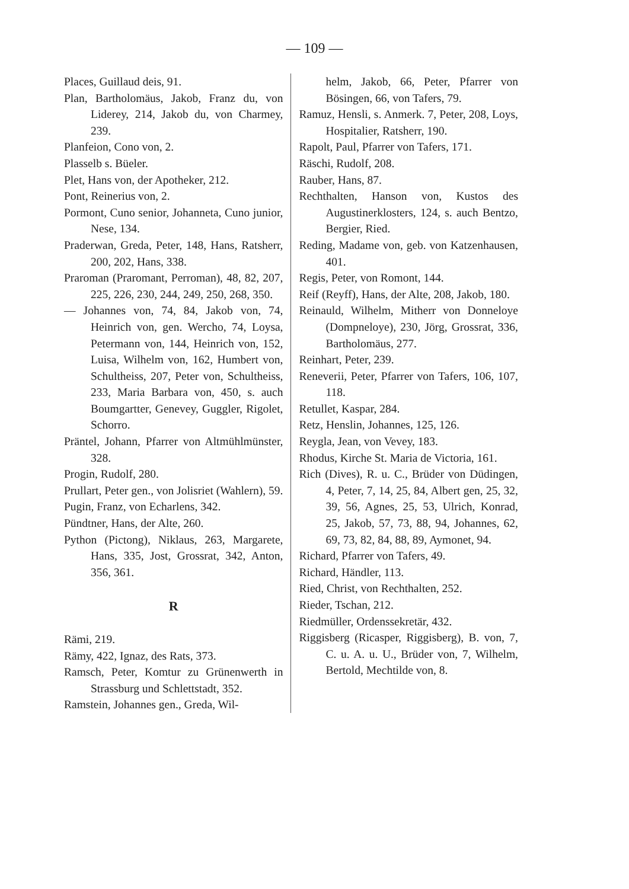— 109 —
Places, Guillaud deis, 91.
Plan, Bartholomäus, Jakob, Franz du, von Liderey, 214, Jakob du, von Charmey, 239.
Planfeion, Cono von, 2.
Plasselb s. Büeler.
Plet, Hans von, der Apotheker, 212.
Pont, Reinerius von, 2.
Pormont, Cuno senior, Johanneta, Cuno junior, Nese, 134.
Praderwan, Greda, Peter, 148, Hans, Ratsherr, 200, 202, Hans, 338.
Praroman (Praromant, Perroman), 48, 82, 207, 225, 226, 230, 244, 249, 250, 268, 350.
— Johannes von, 74, 84, Jakob von, 74, Heinrich von, gen. Wercho, 74, Loysa, Petermann von, 144, Heinrich von, 152, Luisa, Wilhelm von, 162, Humbert von, Schultheiss, 207, Peter von, Schultheiss, 233, Maria Barbara von, 450, s. auch Boumgartter, Genevey, Guggler, Rigolet, Schorro.
Präntel, Johann, Pfarrer von Altmühlmünster, 328.
Progin, Rudolf, 280.
Prullart, Peter gen., von Jolisriet (Wahlern), 59.
Pugin, Franz, von Echarlens, 342.
Pündtner, Hans, der Alte, 260.
Python (Pictong), Niklaus, 263, Margarete, Hans, 335, Jost, Grossrat, 342, Anton, 356, 361.
R
Rämi, 219.
Rämy, 422, Ignaz, des Rats, 373.
Ramsch, Peter, Komtur zu Grünenwerth in Strassburg und Schlettstadt, 352.
Ramstein, Johannes gen., Greda, Wil-
helm, Jakob, 66, Peter, Pfarrer von Bösingen, 66, von Tafers, 79.
Ramuz, Hensli, s. Anmerk. 7, Peter, 208, Loys, Hospitalier, Ratsherr, 190.
Rapolt, Paul, Pfarrer von Tafers, 171.
Räschi, Rudolf, 208.
Rauber, Hans, 87.
Rechthalten, Hanson von, Kustos des Augustinerklosters, 124, s. auch Bentzo, Bergier, Ried.
Reding, Madame von, geb. von Katzenhausen, 401.
Regis, Peter, von Romont, 144.
Reif (Reyff), Hans, der Alte, 208, Jakob, 180.
Reinauld, Wilhelm, Mitherr von Donneloye (Dompneloye), 230, Jörg, Grossrat, 336, Bartholomäus, 277.
Reinhart, Peter, 239.
Reneverii, Peter, Pfarrer von Tafers, 106, 107, 118.
Retullet, Kaspar, 284.
Retz, Henslin, Johannes, 125, 126.
Reygla, Jean, von Vevey, 183.
Rhodus, Kirche St. Maria de Victoria, 161.
Rich (Dives), R. u. C., Brüder von Düdingen, 4, Peter, 7, 14, 25, 84, Albert gen, 25, 32, 39, 56, Agnes, 25, 53, Ulrich, Konrad, 25, Jakob, 57, 73, 88, 94, Johannes, 62, 69, 73, 82, 84, 88, 89, Aymonet, 94.
Richard, Pfarrer von Tafers, 49.
Richard, Händler, 113.
Ried, Christ, von Rechthalten, 252.
Rieder, Tschan, 212.
Riedmüller, Ordenssekretär, 432.
Riggisberg (Ricasper, Riggisberg), B. von, 7, C. u. A. u. U., Brüder von, 7, Wilhelm, Bertold, Mechtilde von, 8.